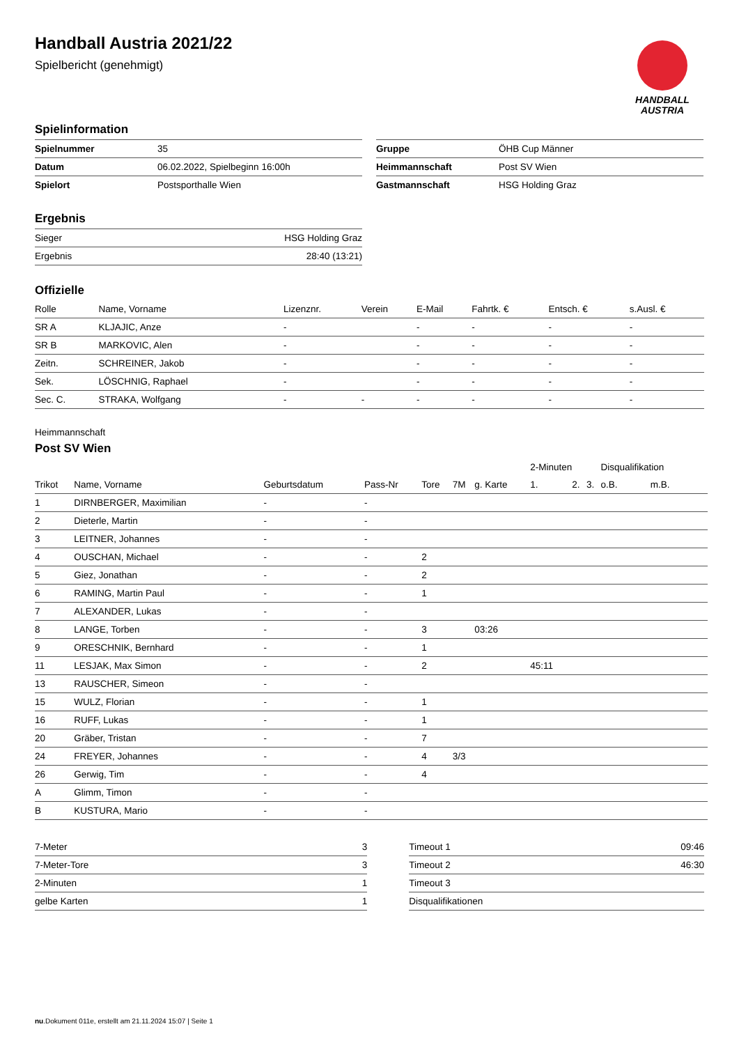HANDBALL
AUSTRIA
Handball Austria 2021/22
Spielbericht (genehmigt)
Spielinformation
| Spielnummer | 35 |
| Datum | 06.02.2022, Spielbeginn 16:00h |
| Spielort | Postsporthalle Wien |
| Gruppe | ÖHB Cup Männer |
| Heimmannschaft | Post SV Wien |
| Gastmannschaft | HSG Holding Graz |
Ergebnis
| Sieger | HSG Holding Graz |
| Ergebnis | 28:40 (13:21) |
Offizielle
| Rolle | Name, Vorname | Lizenznr. | Verein | E-Mail | Fahrtk. € | Entsch. € | s.Ausl. € |
| --- | --- | --- | --- | --- | --- | --- | --- |
| SR A | KLJAJIC, Anze | - | | - | - | - | - |
| SR B | MARKOVIC, Alen | - | | - | - | - | - |
| Zeitn. | SCHREINER, Jakob | - | | - | - | - | - |
| Sek. | LÖSCHNIG, Raphael | - | | - | - | - | - |
| Sec. C. | STRAKA, Wolfgang | - | - | - | - | - | - |
Heimmannschaft
Post SV Wien
| | | | | | | | 2-Minuten | | | Disqualifikation | |
| --- | --- | --- | --- | --- | --- | --- | --- | --- | --- | --- | --- |
| Trikot | Name, Vorname | Geburtsdatum | Pass-Nr | Tore | 7M | g. Karte | 1. | 2. | 3. | o.B. | m.B. |
| 1 | DIRNBERGER, Maximilian | - | - | | | | | | | | |
| 2 | Dieterle, Martin | - | - | | | | | | | | |
| 3 | LEITNER, Johannes | - | - | | | | | | | | |
| 4 | OUSCHAN, Michael | - | - | 2 | | | | | | | |
| 5 | Giez, Jonathan | - | - | 2 | | | | | | | |
| 6 | RAMING, Martin Paul | - | - | 1 | | | | | | | |
| 7 | ALEXANDER, Lukas | - | - | | | | | | | | |
| 8 | LANGE, Torben | - | - | 3 | | 03:26 | | | | | |
| 9 | ORESCHNIK, Bernhard | - | - | 1 | | | | | | | |
| 11 | LESJAK, Max Simon | - | - | 2 | | | 45:11 | | | | |
| 13 | RAUSCHER, Simeon | - | - | | | | | | | | |
| 15 | WULZ, Florian | - | - | 1 | | | | | | | |
| 16 | RUFF, Lukas | - | - | 1 | | | | | | | |
| 20 | Gräber, Tristan | - | - | 7 | | | | | | | |
| 24 | FREYER, Johannes | - | - | 4 | 3/3 | | | | | | |
| 26 | Gerwig, Tim | - | - | 4 | | | | | | | |
| A | Glimm, Timon | - | - | | | | | | | | |
| B | KUSTURA, Mario | - | - | | | | | | | | |
| 7-Meter | 3 |
| 7-Meter-Tore | 3 |
| 2-Minuten | 1 |
| gelbe Karten | 1 |
| Timeout 1 | 09:46 |
| Timeout 2 | 46:30 |
| Timeout 3 | |
| Disqualifikationen | |
nu.Dokument 011e, erstellt am 21.11.2024 15:07 | Seite 1